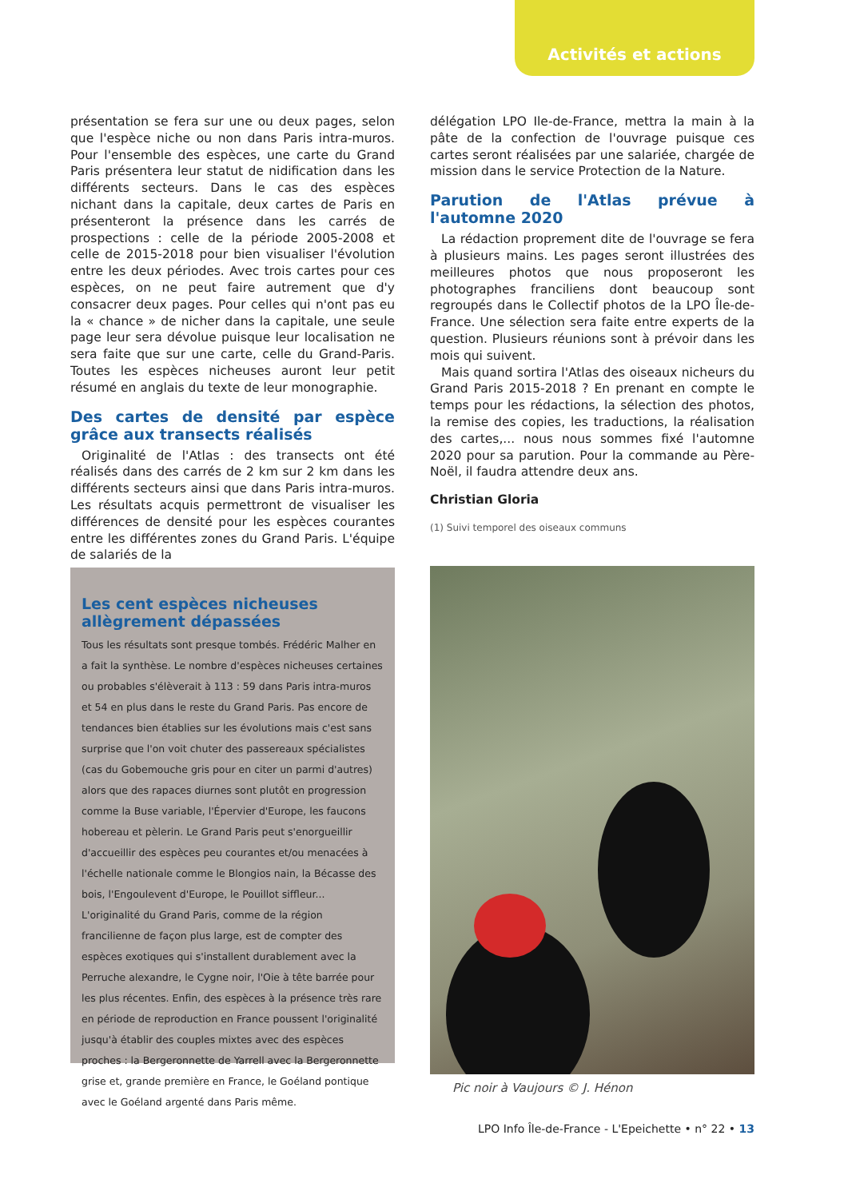Activités et actions
présentation se fera sur une ou deux pages, selon que l'espèce niche ou non dans Paris intra-muros. Pour l'ensemble des espèces, une carte du Grand Paris présentera leur statut de nidification dans les différents secteurs. Dans le cas des espèces nichant dans la capitale, deux cartes de Paris en présenteront la présence dans les carrés de prospections : celle de la période 2005-2008 et celle de 2015-2018 pour bien visualiser l'évolution entre les deux périodes. Avec trois cartes pour ces espèces, on ne peut faire autrement que d'y consacrer deux pages. Pour celles qui n'ont pas eu la « chance » de nicher dans la capitale, une seule page leur sera dévolue puisque leur localisation ne sera faite que sur une carte, celle du Grand-Paris. Toutes les espèces nicheuses auront leur petit résumé en anglais du texte de leur monographie.
Des cartes de densité par espèce grâce aux transects réalisés
Originalité de l'Atlas : des transects ont été réalisés dans des carrés de 2 km sur 2 km dans les différents secteurs ainsi que dans Paris intra-muros. Les résultats acquis permettront de visualiser les différences de densité pour les espèces courantes entre les différentes zones du Grand Paris. L'équipe de salariés de la
délégation LPO Ile-de-France, mettra la main à la pâte de la confection de l'ouvrage puisque ces cartes seront réalisées par une salariée, chargée de mission dans le service Protection de la Nature.
Parution de l'Atlas prévue à l'automne 2020
La rédaction proprement dite de l'ouvrage se fera à plusieurs mains. Les pages seront illustrées des meilleures photos que nous proposeront les photographes franciliens dont beaucoup sont regroupés dans le Collectif photos de la LPO Île-de-France. Une sélection sera faite entre experts de la question. Plusieurs réunions sont à prévoir dans les mois qui suivent.
Mais quand sortira l'Atlas des oiseaux nicheurs du Grand Paris 2015-2018 ? En prenant en compte le temps pour les rédactions, la sélection des photos, la remise des copies, les traductions, la réalisation des cartes,... nous nous sommes fixé l'automne 2020 pour sa parution. Pour la commande au Père-Noël, il faudra attendre deux ans.
Christian Gloria
(1) Suivi temporel des oiseaux communs
Les cent espèces nicheuses allègrement dépassées
Tous les résultats sont presque tombés. Frédéric Malher en a fait la synthèse. Le nombre d'espèces nicheuses certaines ou probables s'élèverait à 113 : 59 dans Paris intra-muros et 54 en plus dans le reste du Grand Paris. Pas encore de tendances bien établies sur les évolutions mais c'est sans surprise que l'on voit chuter des passereaux spécialistes (cas du Gobemouche gris pour en citer un parmi d'autres) alors que des rapaces diurnes sont plutôt en progression comme la Buse variable, l'Épervier d'Europe, les faucons hobereau et pèlerin. Le Grand Paris peut s'enorgueillir d'accueillir des espèces peu courantes et/ou menacées à l'échelle nationale comme le Blongios nain, la Bécasse des bois, l'Engoulevent d'Europe, le Pouillot siffleur... L'originalité du Grand Paris, comme de la région francilienne de façon plus large, est de compter des espèces exotiques qui s'installent durablement avec la Perruche alexandre, le Cygne noir, l'Oie à tête barrée pour les plus récentes. Enfin, des espèces à la présence très rare en période de reproduction en France poussent l'originalité jusqu'à établir des couples mixtes avec des espèces proches : la Bergeronnette de Yarrell avec la Bergeronnette grise et, grande première en France, le Goéland pontique avec le Goéland argenté dans Paris même.
Pic noir à Vaujours © J. Hénon
LPO Info Île-de-France - L'Epeichette • n° 22 • 13